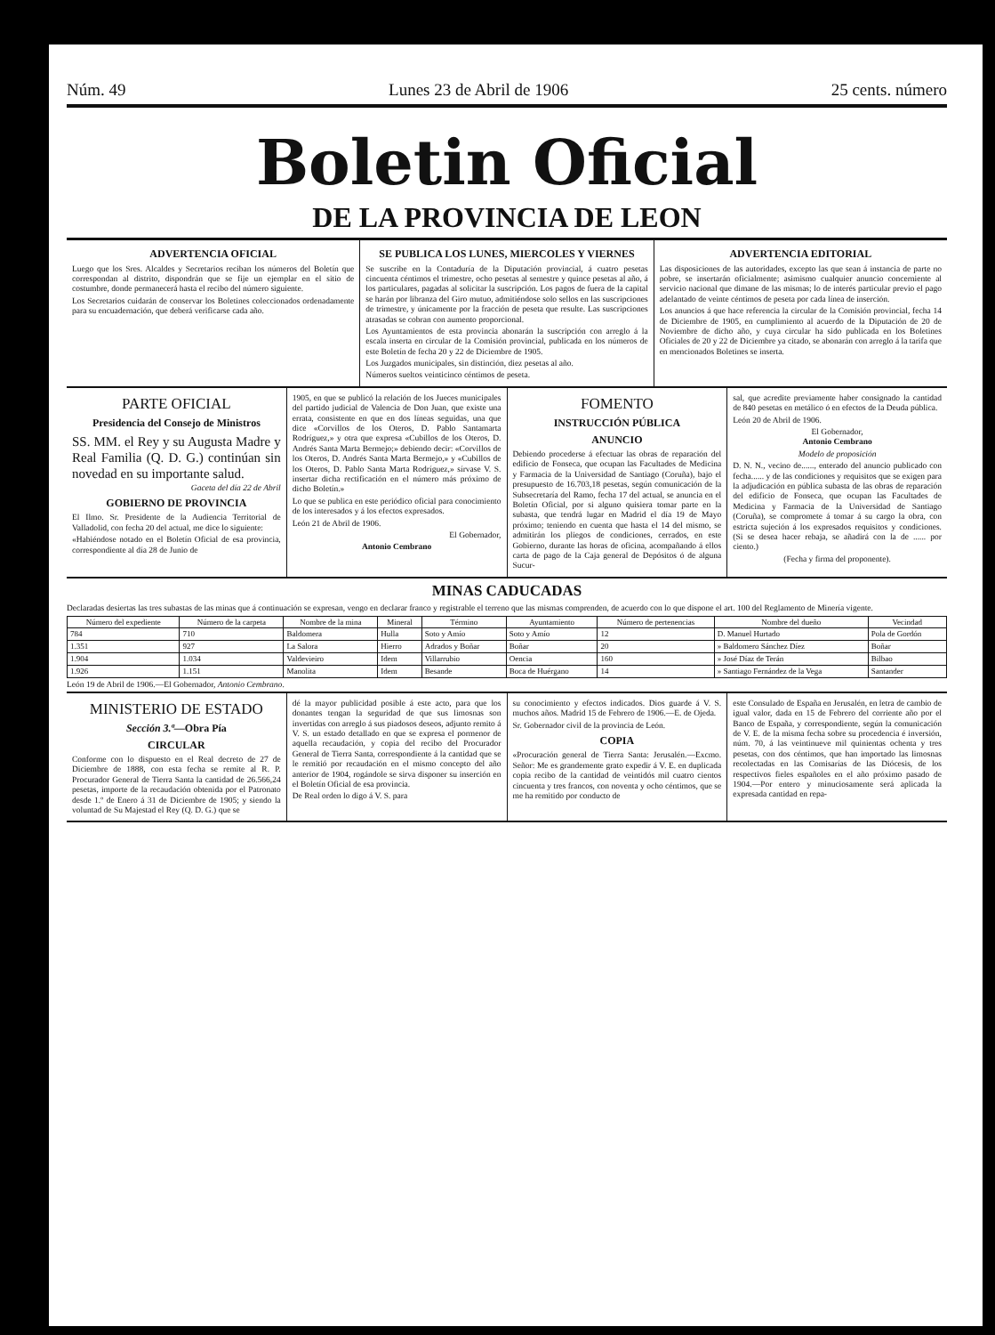Núm. 49 Lunes 23 de Abril de 1906 25 cents. número
Boletin Oficial
DE LA PROVINCIA DE LEON
ADVERTENCIA OFICIAL
Luego que los Sres. Alcaldes y Secretarios reciban los números del Boletín que correspondan al distrito, dispondrán que se fije un ejemplar en el sitio de costumbre, donde permanecerá hasta el recibo del número siguiente.
Los Secretarios cuidarán de conservar los Boletines coleccionados ordenadamente para su encuadernación, que deberá verificarse cada año.
SE PUBLICA LOS LUNES, MIERCOLES Y VIERNES
Se suscribe en la Contaduría de la Diputación provincial, á cuatro pesetas cincuenta céntimos el trimestre, ocho pesetas al semestre y quince pesetas al año, á los particulares, pagadas al solicitar la suscripción. Los pagos de fuera de la capital se harán por libranza del Giro mutuo, admitiéndose solo sellos en las suscripciones de trimestre, y únicamente por la fracción de peseta que resulte. Las suscripciones atrasadas se cobran con aumento proporcional.
Los Ayuntamientos de esta provincia abonarán la suscripción con arreglo á la escala inserta en circular de la Comisión provincial, publicada en los números de este Boletín de fecha 20 y 22 de Diciembre de 1905.
Los Juzgados municipales, sin distinción, diez pesetas al año.
Números sueltos veinticinco céntimos de peseta.
ADVERTENCIA EDITORIAL
Las disposiciones de las autoridades, excepto las que sean á instancia de parte no pobre, se insertarán oficialmente; asimismo cualquier anuncio concerniente al servicio nacional que dimane de las mismas; lo de interés particular previo el pago adelantado de veinte céntimos de peseta por cada línea de inserción.
Los anuncios á que hace referencia la circular de la Comisión provincial, fecha 14 de Diciembre de 1905, en cumplimiento al acuerdo de la Diputación de 20 de Noviembre de dicho año, y cuya circular ha sido publicada en los Boletines Oficiales de 20 y 22 de Diciembre ya citado, se abonarán con arreglo á la tarifa que en mencionados Boletines se inserta.
PARTE OFICIAL
Presidencia del Consejo de Ministros
SS. MM. el Rey y su Augusta Madre y Real Familia (Q. D. G.) continúan sin novedad en su importante salud.
Gaceta del día 22 de Abril
GOBIERNO DE PROVINCIA
El Ilmo. Sr. Presidente de la Audiencia Territorial de Valladolid, con fecha 20 del actual, me dice lo siguiente:
«Habiéndose notado en el Boletín Oficial de esa provincia, correspondiente al día 28 de Junio de
1905, en que se publicó la relación de los Jueces municipales del partido judicial de Valencia de Don Juan, que existe una errata, consistente en que en dos líneas seguidas, una que dice «Corvillos de los Oteros, D. Pablo Santamarta Rodríguez,» y otra que expresa «Cubillos de los Oteros, D. Andrés Santa Marta Bermejo;» debiendo decir: «Corvillos de los Oteros, D. Andrés Santa Marta Bermejo,» y «Cubillos de los Oteros, D. Pablo Santa Marta Rodríguez,» sírvase V. S. insertar dicha rectificación en el número más próximo de dicho Boletín.»
Lo que se publica en este periódico oficial para conocimiento de los interesados y á los efectos expresados.
León 21 de Abril de 1906.
El Gobernador,
Antonio Cembrano
FOMENTO
INSTRUCCIÓN PÚBLICA
ANUNCIO
Debiendo procederse á efectuar las obras de reparación del edificio de Fonseca, que ocupan las Facultades de Medicina y Farmacia de la Universidad de Santiago (Coruña), bajo el presupuesto de 16.703,18 pesetas, según comunicación de la Subsecretaría del Ramo, fecha 17 del actual, se anuncia en el Boletín Oficial, por si alguno quisiera tomar parte en la subasta, que tendrá lugar en Madrid el día 19 de Mayo próximo; teniendo en cuenta que hasta el 14 del mismo, se admitirán los pliegos de condiciones, cerrados, en este Gobierno, durante las horas de oficina, acompañando á ellos carta de pago de la Caja general de Depósitos ó de alguna Sucur-
sal, que acredite previamente haber consignado la cantidad de 840 pesetas en metálico ó en efectos de la Deuda pública.
León 20 de Abril de 1906.
El Gobernador,
Antonio Cembrano
Modelo de proposición
D. N. N., vecino de......, enterado del anuncio publicado con fecha...... y de las condiciones y requisitos que se exigen para la adjudicación en pública subasta de las obras de reparación del edificio de Fonseca, que ocupan las Facultades de Medicina y Farmacia de la Universidad de Santiago (Coruña), se compromete á tomar á su cargo la obra, con estricta sujeción á los expresados requisitos y condiciones. (Si se desea hacer rebaja, se añadirá con la de ...... por ciento.)
(Fecha y firma del proponente).
MINAS CADUCADAS
Declaradas desiertas las tres subastas de las minas que á continuación se expresan, vengo en declarar franco y registrable el terreno que las mismas comprenden, de acuerdo con lo que dispone el art. 100 del Reglamento de Minería vigente.
| Número del expediente | Número de la carpeta | Nombre de la mina | Mineral | Término | Ayuntamiento | Número de pertenencias | Nombre del dueño | Vecindad |
| --- | --- | --- | --- | --- | --- | --- | --- | --- |
| 784 | 710 | Baldomera | Hulla | Soto y Amío | Soto y Amío | 12 | D. Manuel Hurtado | Pola de Gordón |
| 1.351 | 927 | La Salora | Hierro | Adrados y Boñar | Boñar | 20 | » Baldomero Sánchez Díez | Boñar |
| 1.904 | 1.034 | Valdevieiro | Idem | Villarrubio | Oencia | 160 | » José Díaz de Terán | Bilbao |
| 1.926 | 1.151 | Manolita | Idem | Besande | Boca de Huérgano | 14 | » Santiago Fernández de la Vega | Santander |
León 19 de Abril de 1906.—El Gobernador, Antonio Cembrano.
MINISTERIO DE ESTADO
Sección 3.ª—Obra Pía
CIRCULAR
Conforme con lo dispuesto en el Real decreto de 27 de Diciembre de 1888, con esta fecha se remite al R. P. Procurador General de Tierra Santa la cantidad de 26.566,24 pesetas, importe de la recaudación obtenida por el Patronato desde 1.º de Enero á 31 de Diciembre de 1905; y siendo la voluntad de Su Majestad el Rey (Q. D. G.) que se
dé la mayor publicidad posible á este acto, para que los donantes tengan la seguridad de que sus limosnas son invertidas con arreglo á sus piadosos deseos, adjunto remito á V. S. un estado detallado en que se expresa el pormenor de aquella recaudación, y copia del recibo del Procurador General de Tierra Santa, correspondiente á la cantidad que se le remitió por recaudación en el mismo concepto del año anterior de 1904, rogándole se sirva disponer su inserción en el Boletín Oficial de esa provincia.
De Real orden lo digo á V. S. para
su conocimiento y efectos indicados. Dios guarde á V. S. muchos años. Madrid 15 de Febrero de 1906.—E. de Ojeda.
Sr. Gobernador civil de la provincia de León.
COPIA
«Procuración general de Tierra Santa: Jerusalén.—Excmo. Señor: Me es grandemente grato expedir á V. E. en duplicada copia recibo de la cantidad de veintidós mil cuatro cientos cincuenta y tres francos, con noventa y ocho céntimos, que se me ha remitido por conducto de
este Consulado de España en Jerusalén, en letra de cambio de igual valor, dada en 15 de Febrero del corriente año por el Banco de España, y correspondiente, según la comunicación de V. E. de la misma fecha sobre su procedencia é inversión, núm. 70, á las veintinueve mil quinientas ochenta y tres pesetas, con dos céntimos, que han importado las limosnas recolectadas en las Comisarías de las Diócesis, de los respectivos fieles españoles en el año próximo pasado de 1904.—Por entero y minuciosamente será aplicada la expresada cantidad en repa-